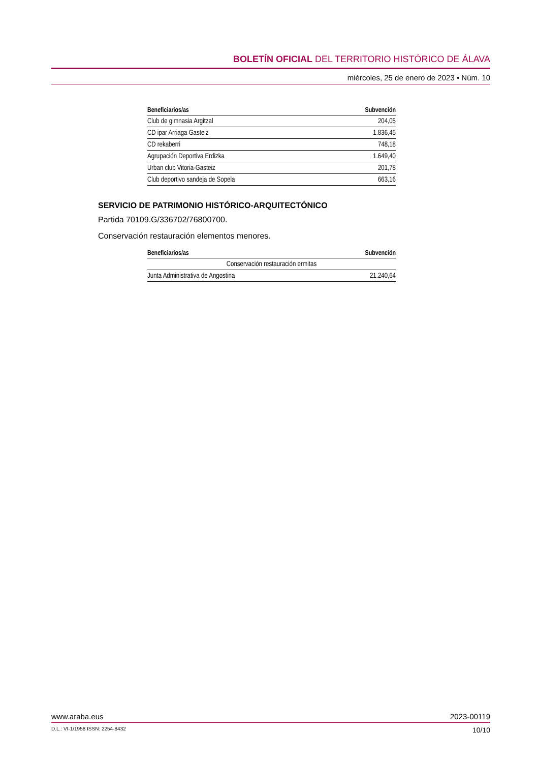BOLETÍN OFICIAL DEL TERRITORIO HISTÓRICO DE ÁLAVA
miércoles, 25 de enero de 2023 • Núm. 10
| Beneficiarios/as | Subvención |
| --- | --- |
| Club de gimnasia Argitzal | 204,05 |
| CD ipar Arriaga Gasteiz | 1.836,45 |
| CD rekaberri | 748,18 |
| Agrupación Deportiva Erdizka | 1.649,40 |
| Urban club Vitoria-Gasteiz | 201,78 |
| Club deportivo sandeja de Sopela | 663,16 |
SERVICIO DE PATRIMONIO HISTÓRICO-ARQUITECTÓNICO
Partida 70109.G/336702/76800700.
Conservación restauración elementos menores.
| Beneficiarios/as | Subvención |
| --- | --- |
| Conservación restauración ermitas | |
| Junta Administrativa de Angostina | 21.240,64 |
www.araba.eus 2023-00119
D.L.: VI-1/1958 ISSN: 2254-8432 10/10